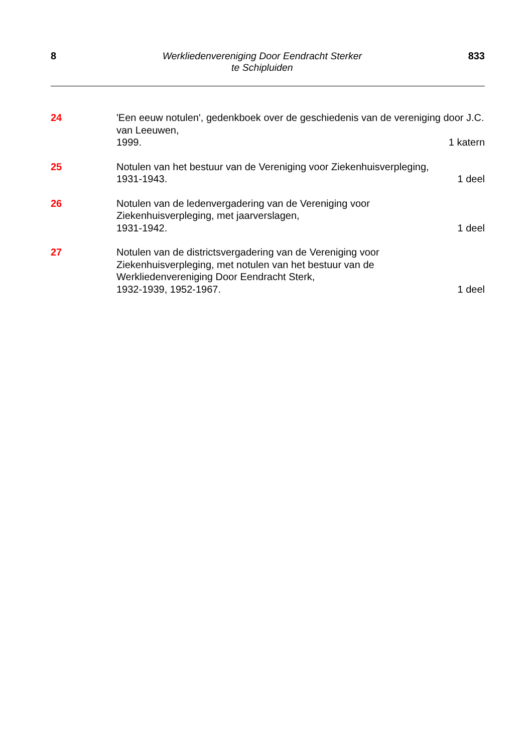8
Werkliedenvereniging Door Eendracht Sterker
te Schipluiden
833
24 'Een eeuw notulen', gedenkboek over de geschiedenis van de vereniging door J.C. van Leeuwen,
1999. 1 katern
25 Notulen van het bestuur van de Vereniging voor Ziekenhuisverpleging,
1931-1943. 1 deel
26 Notulen van de ledenvergadering van de Vereniging voor
Ziekenhuisverpleging, met jaarverslagen,
1931-1942. 1 deel
27 Notulen van de districtsvergadering van de Vereniging voor
Ziekenhuisverpleging, met notulen van het bestuur van de
Werkliedenvereniging Door Eendracht Sterk,
1932-1939, 1952-1967. 1 deel